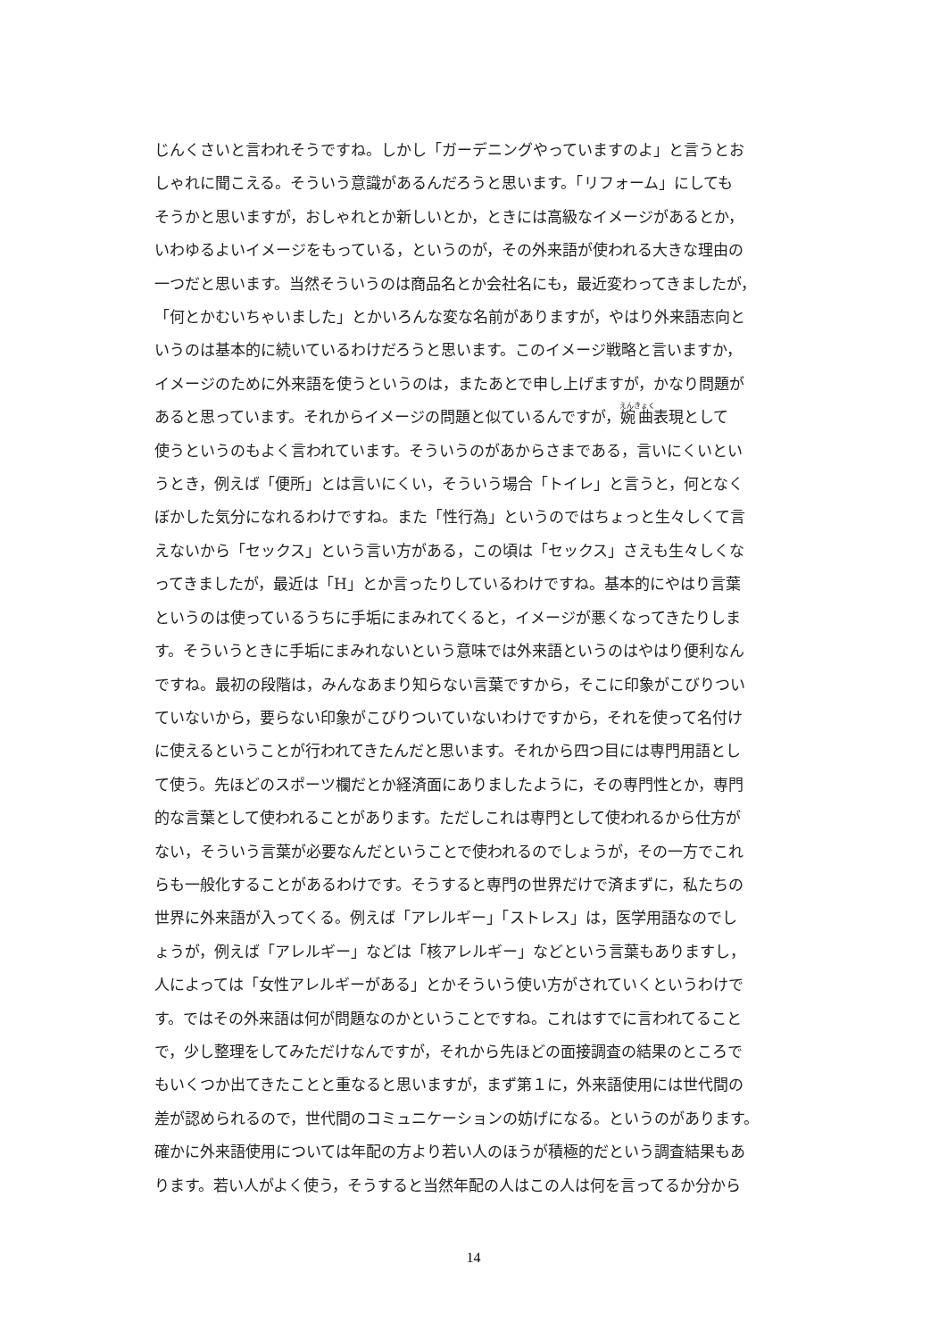じんくさいと言われそうですね。しかし「ガーデニングやっていますのよ」と言うとお
しゃれに聞こえる。そういう意識があるんだろうと思います。「リフォーム」にしても
そうかと思いますが，おしゃれとか新しいとか，ときには高級なイメージがあるとか，
いわゆるよいイメージをもっている，というのが，その外来語が使われる大きな理由の
一つだと思います。当然そういうのは商品名とか会社名にも，最近変わってきましたが，
「何とかむいちゃいました」とかいろんな変な名前がありますが，やはり外来語志向と
いうのは基本的に続いているわけだろうと思います。このイメージ戦略と言いますか，
イメージのために外来語を使うというのは，またあとで申し上げますが，かなり問題が
あると思っています。それからイメージの問題と似ているんですが，婉曲表現として
使うというのもよく言われています。そういうのがあからさまである，言いにくいとい
うとき，例えば「便所」とは言いにくい，そういう場合「トイレ」と言うと，何となく
ぼかした気分になれるわけですね。また「性行為」というのではちょっと生々しくて言
えないから「セックス」という言い方がある，この頃は「セックス」さえも生々しくな
ってきましたが，最近は「H」とか言ったりしているわけですね。基本的にやはり言葉
というのは使っているうちに手垢にまみれてくると，イメージが悪くなってきたりしま
す。そういうときに手垢にまみれないという意味では外来語というのはやはり便利なん
ですね。最初の段階は，みんなあまり知らない言葉ですから，そこに印象がこびりつい
ていないから，要らない印象がこびりついていないわけですから，それを使って名付け
に使えるということが行われてきたんだと思います。それから四つ目には専門用語とし
て使う。先ほどのスポーツ欄だとか経済面にありましたように，その専門性とか，専門
的な言葉として使われることがあります。ただしこれは専門として使われるから仕方が
ない，そういう言葉が必要なんだということで使われるのでしょうが，その一方でこれ
らも一般化することがあるわけです。そうすると専門の世界だけで済まずに，私たちの
世界に外来語が入ってくる。例えば「アレルギー」「ストレス」は，医学用語なのでし
ょうが，例えば「アレルギー」などは「核アレルギー」などという言葉もありますし，
人によっては「女性アレルギーがある」とかそういう使い方がされていくというわけで
す。ではその外来語は何が問題なのかということですね。これはすでに言われてること
で，少し整理をしてみただけなんですが，それから先ほどの面接調査の結果のところで
もいくつか出てきたことと重なると思いますが，まず第１に，外来語使用には世代間の
差が認められるので，世代間のコミュニケーションの妨げになる。というのがあります。
確かに外来語使用については年配の方より若い人のほうが積極的だという調査結果もあ
ります。若い人がよく使う，そうすると当然年配の人はこの人は何を言ってるか分から
14